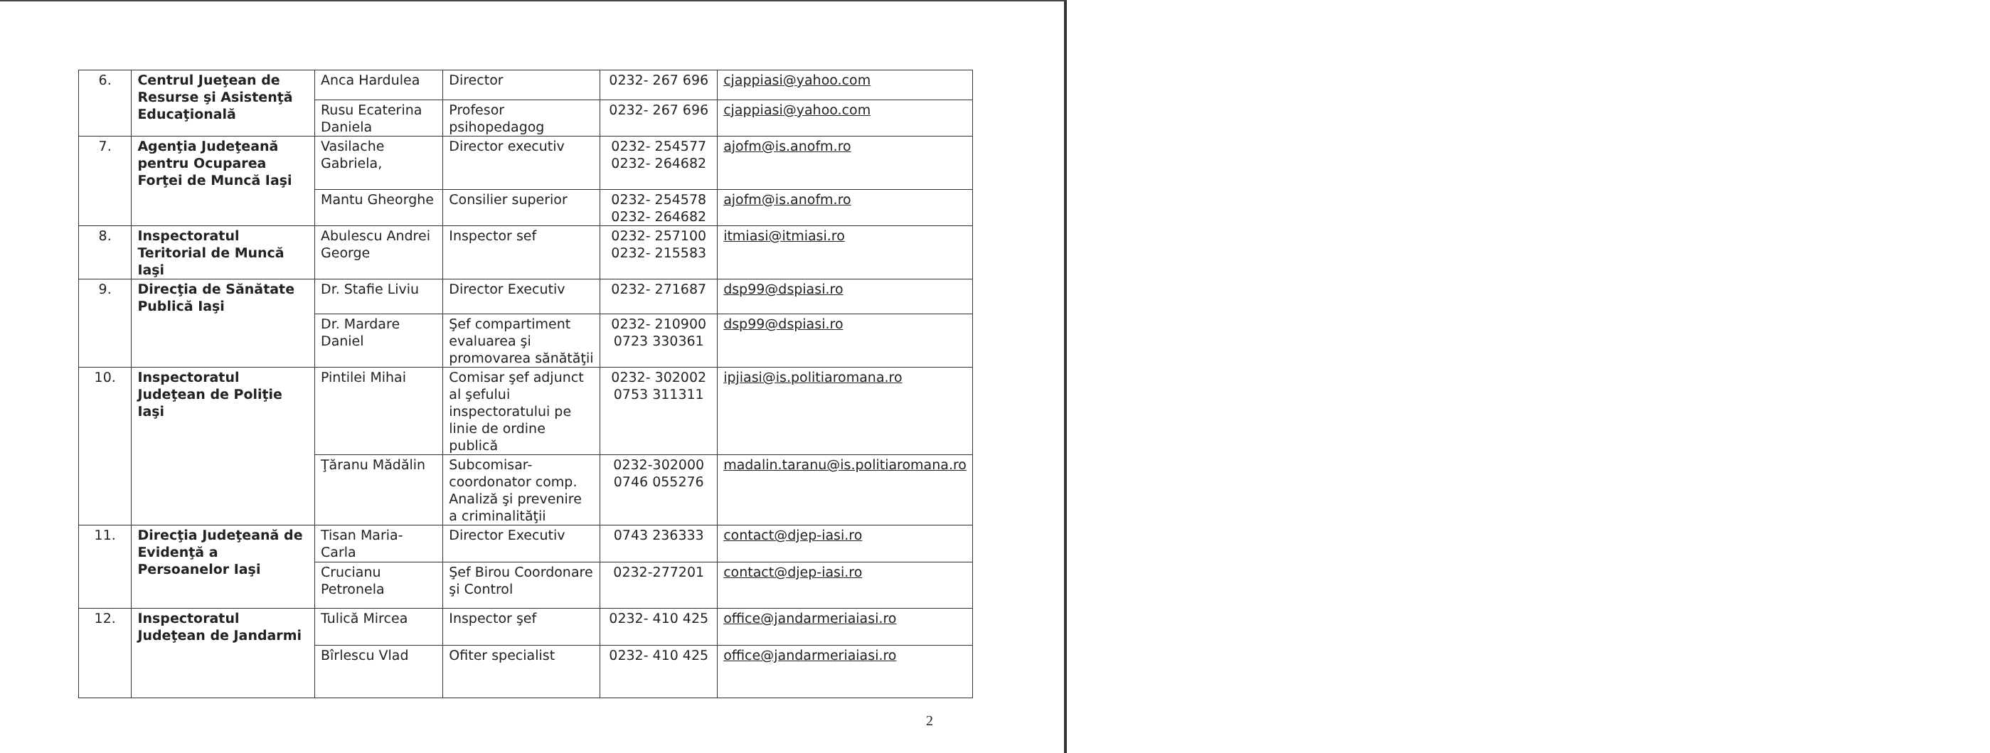| 6. | Centrul Jueţean de Resurse şi Asistenţă Educaţională | Anca Hardulea | Director | 0232- 267 696 | cjappiasi@yahoo.com |
| | | Rusu Ecaterina Daniela | Profesor psihopedagog | 0232- 267 696 | cjappiasi@yahoo.com |
| 7. | Agenţia Judeţeană pentru Ocuparea Forţei de Muncă Iaşi | Vasilache Gabriela, | Director executiv | 0232- 254577 0232- 264682 | ajofm@is.anofm.ro |
| | | Mantu Gheorghe | Consilier superior | 0232- 254578 0232- 264682 | ajofm@is.anofm.ro |
| 8. | Inspectoratul Teritorial de Muncă Iaşi | Abulescu Andrei George | Inspector sef | 0232- 257100 0232- 215583 | itmiasi@itmiasi.ro |
| 9. | Direcţia de Sănătate Publică Iaşi | Dr. Stafie Liviu | Director Executiv | 0232- 271687 | dsp99@dspiasi.ro |
| | | Dr. Mardare Daniel | Şef compartiment evaluarea şi promovarea sănătăţii | 0232- 210900 0723 330361 | dsp99@dspiasi.ro |
| 10. | Inspectoratul Judeţean de Poliţie Iaşi | Pintilei Mihai | Comisar şef adjunct al şefului inspectoratului pe linie de ordine publică | 0232- 302002 0753 311311 | ipjiasi@is.politiaromana.ro |
| | | Ţăranu Mădălin | Subcomisar-coordonator comp. Analiză şi prevenire a criminalităţii | 0232-302000 0746 055276 | madalin.taranu@is.politiaromana.ro |
| 11. | Direcţia Judeţeană de Evidenţă a Persoanelor Iaşi | Tisan Maria-Carla | Director Executiv | 0743 236333 | contact@djep-iasi.ro |
| | | Crucianu Petronela | Şef Birou Coordonare şi Control | 0232-277201 | contact@djep-iasi.ro |
| 12. | Inspectoratul Judeţean de Jandarmi | Tulică Mircea | Inspector şef | 0232- 410 425 | office@jandarmeriaiasi.ro |
| | | Bîrlescu Vlad | Ofiter specialist | 0232- 410 425 | office@jandarmeriaiasi.ro |
2